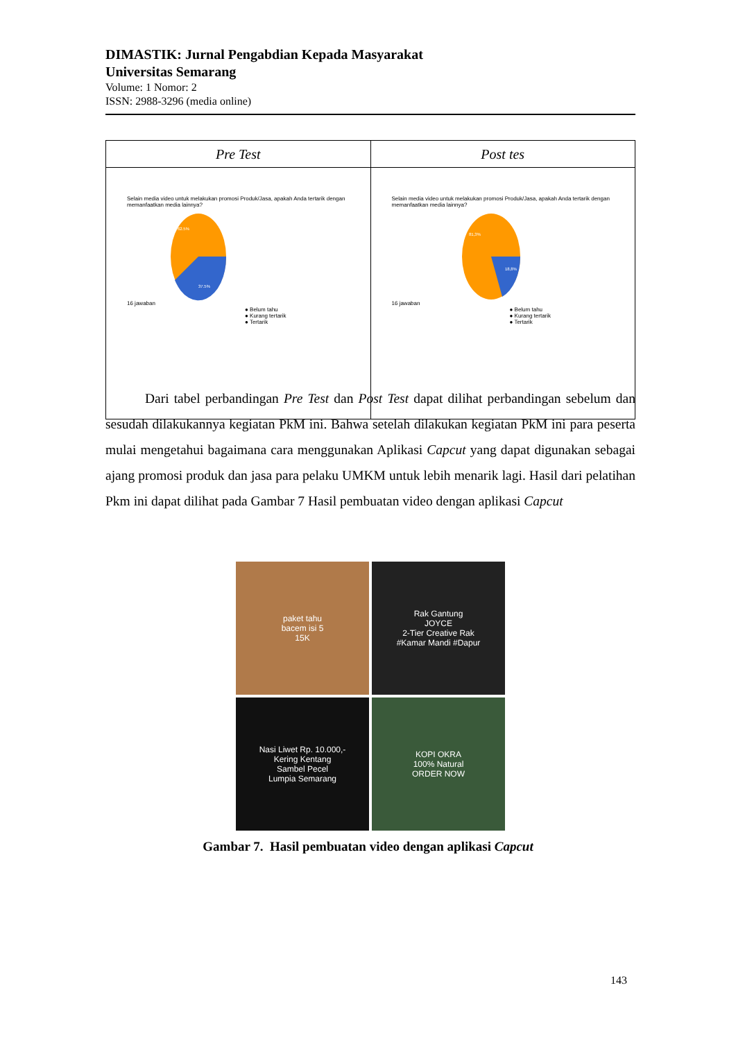DIMASTIK: Jurnal Pengabdian Kepada Masyarakat
Universitas Semarang
Volume: 1 Nomor: 2
ISSN: 2988-3296 (media online)
| Pre Test | Post tes |
| --- | --- |
| Selain media video untuk melakukan promosi Produk/Jasa, apakah Anda tertarik dengan memanfaatkan media lainnya? 16 jawaban 62.5% 37.5% ● Belum tahu ● Kurang tertarik ● Tertarik | Selain media video untuk melakukan promosi Produk/Jasa, apakah Anda tertarik dengan memanfaatkan media lainnya? 16 jawaban 81,3% 18,8% ● Belum tahu ● Kurang tertarik ● Tertarik |
Dari tabel perbandingan Pre Test dan Post Test dapat dilihat perbandingan sebelum dan sesudah dilakukannya kegiatan PkM ini. Bahwa setelah dilakukan kegiatan PkM ini para peserta mulai mengetahui bagaimana cara menggunakan Aplikasi Capcut yang dapat digunakan sebagai ajang promosi produk dan jasa para pelaku UMKM untuk lebih menarik lagi. Hasil dari pelatihan Pkm ini dapat dilihat pada Gambar 7 Hasil pembuatan video dengan aplikasi Capcut
paket tahu
bacem isi 5
15K
Rak Gantung
JOYCE
2-Tier Creative Rak
#Kamar Mandi #Dapur
Nasi Liwet Rp. 10.000,-
Kering Kentang
Sambel Pecel
Lumpia Semarang
KOPI OKRA
100% Natural
ORDER NOW
Gambar 7. Hasil pembuatan video dengan aplikasi Capcut
143